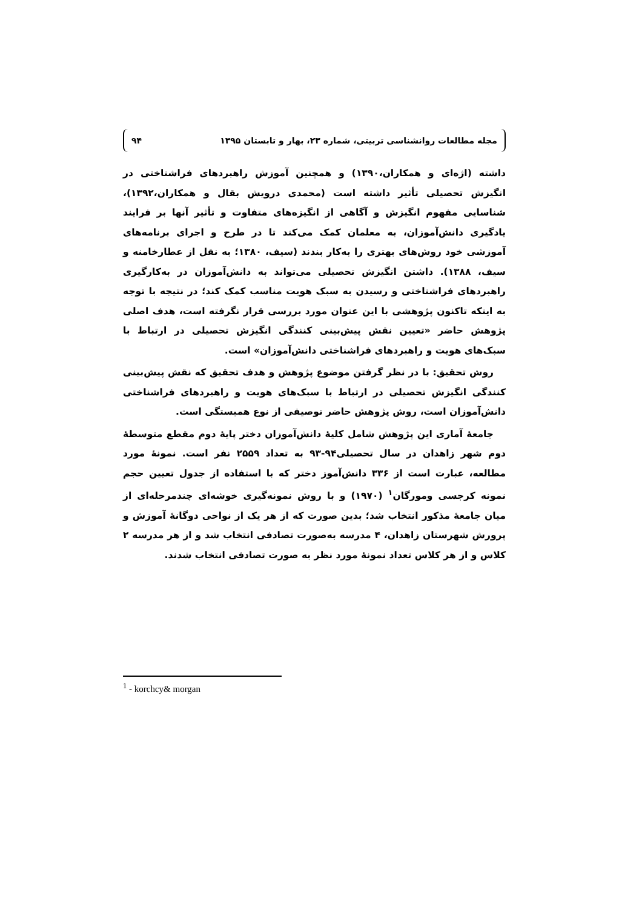مجله مطالعات روانشناسی تربیتی، شماره ۲۳، بهار و تابستان ۱۳۹۵ ۹۴
داشته (اژه‌ای و همکاران،۱۳۹۰) و همچنین آموزش راهبردهای فراشناختی در انگیزش تحصیلی تأثیر داشته است (محمدی درویش بقال و همکاران،۱۳۹۲)، شناسایی مفهوم انگیزش و آگاهی از انگیزه‌های متفاوت و تأثیر آنها بر فرایند یادگیری دانش‌آموزان، به معلمان کمک می‌کند تا در طرح و اجرای برنامه‌های آموزشی خود روش‌های بهتری را به‌کار بندند (سیف، ۱۳۸۰؛ به نقل از عطارخامنه و سیف، ۱۳۸۸). داشتن انگیزش تحصیلی می‌تواند به دانش‌آموزان در به‌کارگیری راهبردهای فراشناختی و رسیدن به سبک هویت مناسب کمک کند؛ در نتیجه با توجه به اینکه تاکنون پژوهشی با این عنوان مورد بررسی قرار نگرفته است، هدف اصلی پژوهش حاضر «تعیین نقش پیش‌بینی کنندگی انگیزش تحصیلی در ارتباط با سبک‌های هویت و راهبردهای فراشناختی دانش‌آموزان» است.
روش تحقیق: با در نظر گرفتن موضوع پژوهش و هدف تحقیق که نقش پیش‌بینی کنندگی انگیزش تحصیلی در ارتباط با سبک‌های هویت و راهبردهای فراشناختی دانش‌آموزان است، روش پژوهش حاضر توصیفی از نوع همبستگی است.
جامعهٔ آماری این پژوهش شامل کلیهٔ دانش‌آموزان دختر پایهٔ دوم مقطع متوسطهٔ دوم شهر زاهدان در سال تحصیلی۹۴-۹۳ به تعداد ۲۵۵۹ نفر است. نمونهٔ مورد مطالعه، عبارت است از ۳۳۶ دانش‌آموز دختر که با استفاده از جدول تعیین حجم نمونه کرجسی ومورگان<sup>۱</sup> (۱۹۷۰) و با روش نمونه‌گیری خوشه‌ای چندمرحله‌ای از میان جامعهٔ مذکور انتخاب شد؛ بدین صورت که از هر یک از نواحی دوگانهٔ آموزش و پرورش شهرستان زاهدان، ۴ مدرسه به‌صورت تصادفی انتخاب شد و از هر مدرسه ۲ کلاس و از هر کلاس تعداد نمونهٔ مورد نظر به صورت تصادفی انتخاب شدند.
<sup>1</sup> - korchcy& morgan